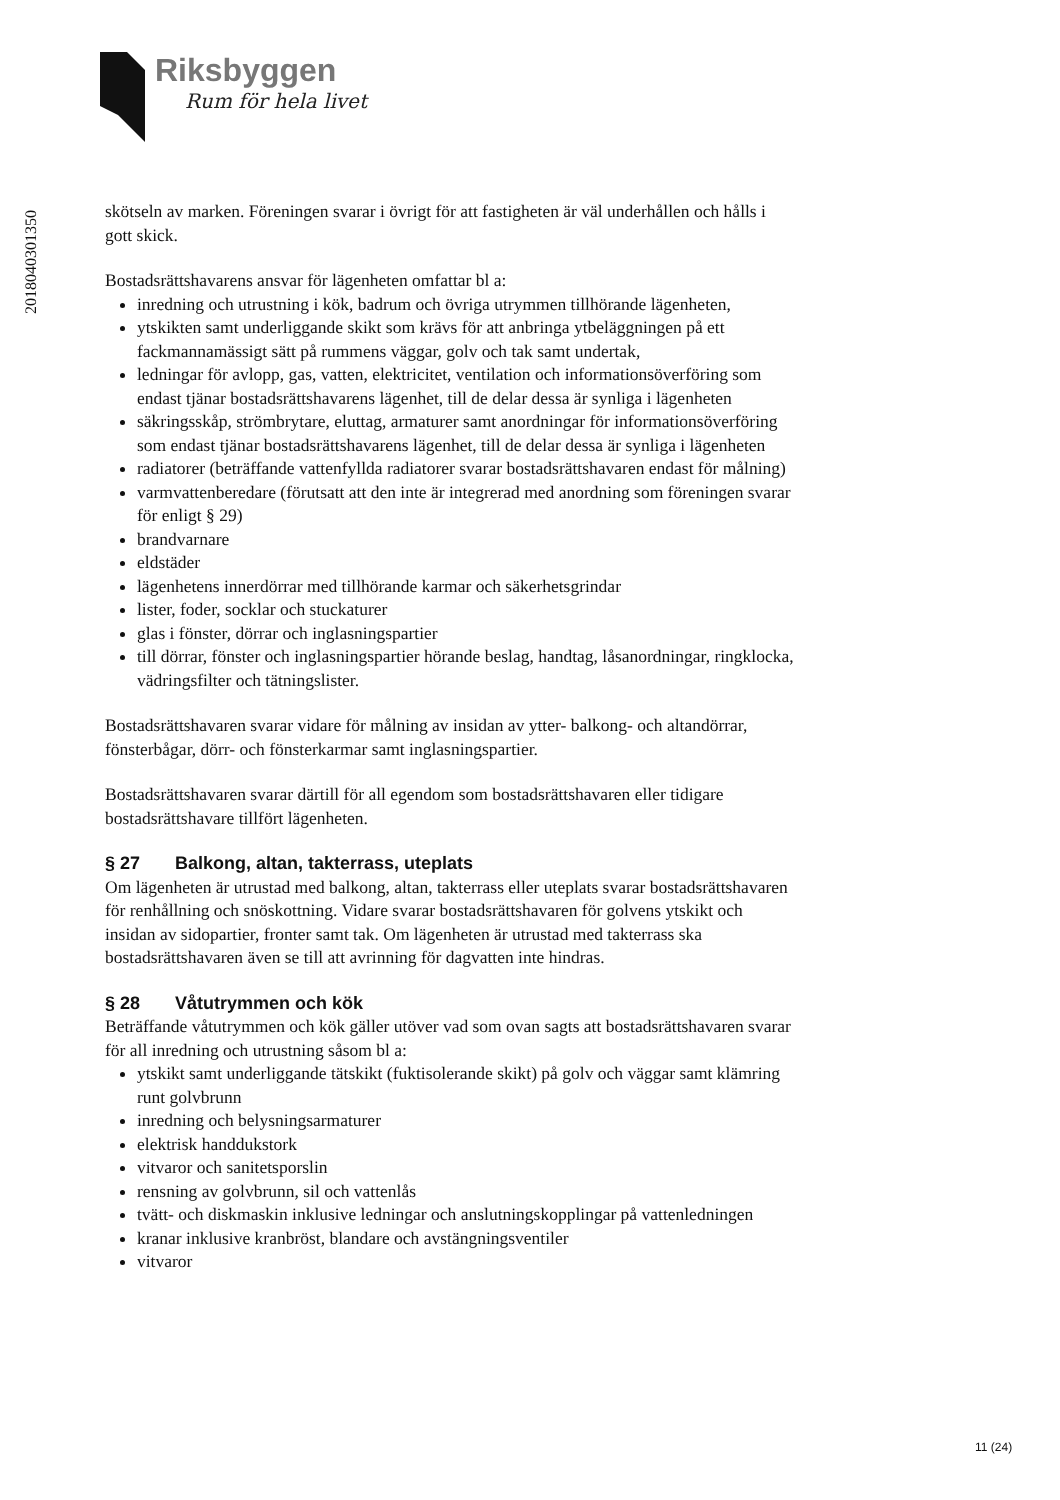Riksbyggen
Rum för hela livet
201804030135​0
skötseln av marken. Föreningen svarar i övrigt för att fastigheten är väl underhållen och hålls i gott skick.
Bostadsrättshavarens ansvar för lägenheten omfattar bl a:
inredning och utrustning i kök, badrum och övriga utrymmen tillhörande lägenheten,
ytskikten samt underliggande skikt som krävs för att anbringa ytbeläggningen på ett fackmannamässigt sätt på rummens väggar, golv och tak samt undertak,
ledningar för avlopp, gas, vatten, elektricitet, ventilation och informationsöverföring som endast tjänar bostadsrättshavarens lägenhet, till de delar dessa är synliga i lägenheten
säkringsskåp, strömbrytare, eluttag, armaturer samt anordningar för informationsöverföring som endast tjänar bostadsrättshavarens lägenhet, till de delar dessa är synliga i lägenheten
radiatorer (beträffande vattenfyllda radiatorer svarar bostadsrättshavaren endast för målning)
varmvattenberedare (förutsatt att den inte är integrerad med anordning som föreningen svarar för enligt § 29)
brandvarnare
eldstäder
lägenhetens innerdörrar med tillhörande karmar och säkerhetsgrindar
lister, foder, socklar och stuckaturer
glas i fönster, dörrar och inglasningspartier
till dörrar, fönster och inglasningspartier hörande beslag, handtag, låsanordningar, ringklocka, vädringsfilter och tätningslister.
Bostadsrättshavaren svarar vidare för målning av insidan av ytter- balkong- och altandörrar, fönsterbågar, dörr- och fönsterkarmar samt inglasningspartier.
Bostadsrättshavaren svarar därtill för all egendom som bostadsrättshavaren eller tidigare bostadsrättshavare tillfört lägenheten.
§ 27 Balkong, altan, takterrass, uteplats
Om lägenheten är utrustad med balkong, altan, takterrass eller uteplats svarar bostadsrättshavaren för renhållning och snöskottning. Vidare svarar bostadsrättshavaren för golvens ytskikt och insidan av sidopartier, fronter samt tak. Om lägenheten är utrustad med takterrass ska bostadsrättshavaren även se till att avrinning för dagvatten inte hindras.
§ 28 Våtutrymmen och kök
Beträffande våtutrymmen och kök gäller utöver vad som ovan sagts att bostadsrättshavaren svarar för all inredning och utrustning såsom bl a:
ytskikt samt underliggande tätskikt (fuktisolerande skikt) på golv och väggar samt klämring runt golvbrunn
inredning och belysningsarmaturer
elektrisk handdukstork
vitvaror och sanitetsporslin
rensning av golvbrunn, sil och vattenlås
tvätt- och diskmaskin inklusive ledningar och anslutningskopplingar på vattenledningen
kranar inklusive kranbröst, blandare och avstängningsventiler
vitvaror
11 (24)